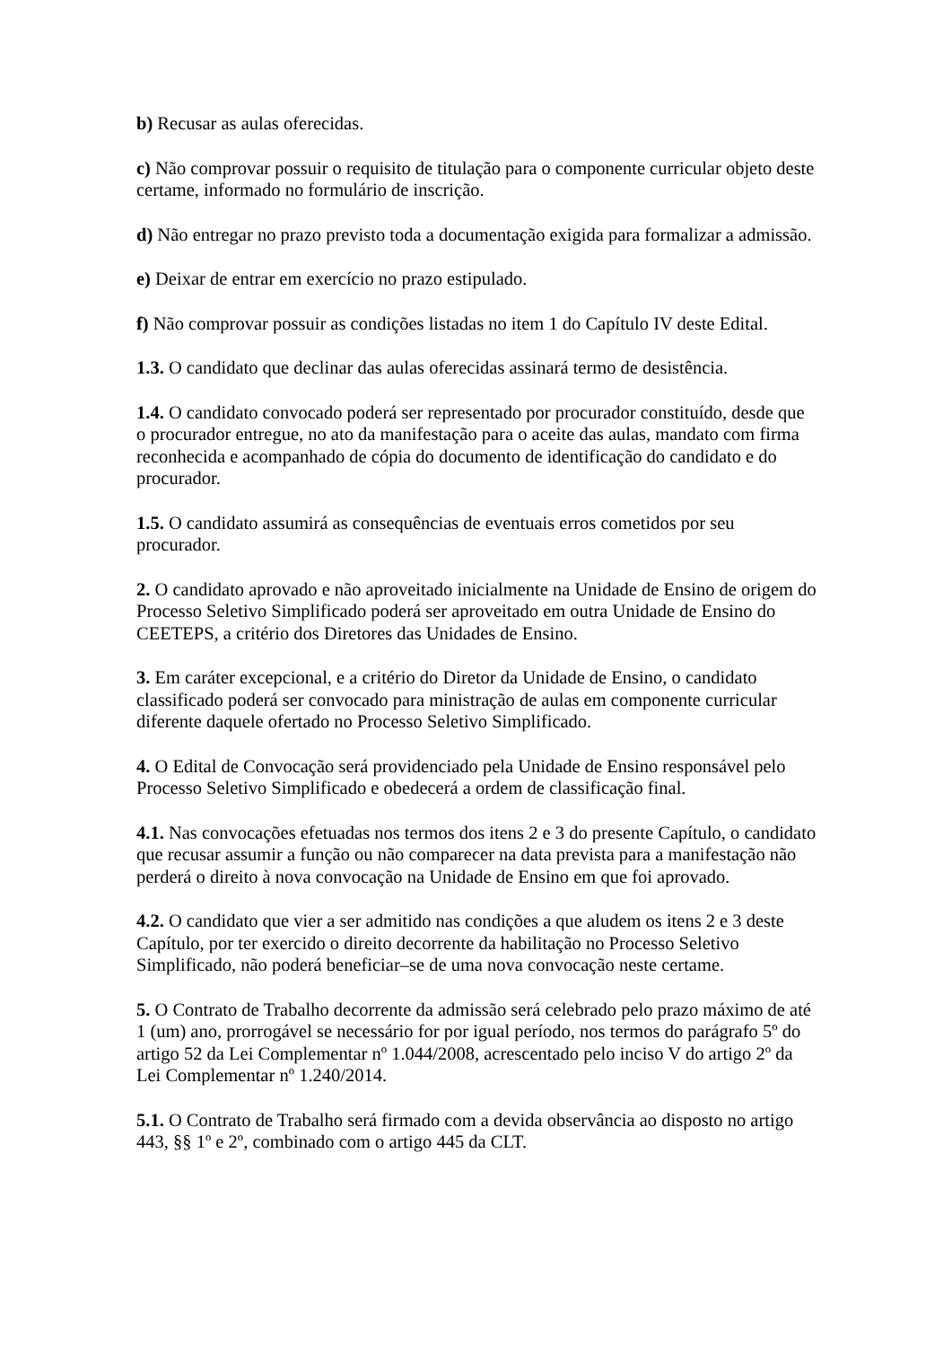b) Recusar as aulas oferecidas.
c) Não comprovar possuir o requisito de titulação para o componente curricular objeto deste certame, informado no formulário de inscrição.
d) Não entregar no prazo previsto toda a documentação exigida para formalizar a admissão.
e) Deixar de entrar em exercício no prazo estipulado.
f) Não comprovar possuir as condições listadas no item 1 do Capítulo IV deste Edital.
1.3. O candidato que declinar das aulas oferecidas assinará termo de desistência.
1.4. O candidato convocado poderá ser representado por procurador constituído, desde que o procurador entregue, no ato da manifestação para o aceite das aulas, mandato com firma reconhecida e acompanhado de cópia do documento de identificação do candidato e do procurador.
1.5. O candidato assumirá as consequências de eventuais erros cometidos por seu procurador.
2. O candidato aprovado e não aproveitado inicialmente na Unidade de Ensino de origem do Processo Seletivo Simplificado poderá ser aproveitado em outra Unidade de Ensino do CEETEPS, a critério dos Diretores das Unidades de Ensino.
3. Em caráter excepcional, e a critério do Diretor da Unidade de Ensino, o candidato classificado poderá ser convocado para ministração de aulas em componente curricular diferente daquele ofertado no Processo Seletivo Simplificado.
4. O Edital de Convocação será providenciado pela Unidade de Ensino responsável pelo Processo Seletivo Simplificado e obedecerá a ordem de classificação final.
4.1. Nas convocações efetuadas nos termos dos itens 2 e 3 do presente Capítulo, o candidato que recusar assumir a função ou não comparecer na data prevista para a manifestação não perderá o direito à nova convocação na Unidade de Ensino em que foi aprovado.
4.2. O candidato que vier a ser admitido nas condições a que aludem os itens 2 e 3 deste Capítulo, por ter exercido o direito decorrente da habilitação no Processo Seletivo Simplificado, não poderá beneficiar–se de uma nova convocação neste certame.
5. O Contrato de Trabalho decorrente da admissão será celebrado pelo prazo máximo de até 1 (um) ano, prorrogável se necessário for por igual período, nos termos do parágrafo 5º do artigo 52 da Lei Complementar nº 1.044/2008, acrescentado pelo inciso V do artigo 2º da Lei Complementar nº 1.240/2014.
5.1. O Contrato de Trabalho será firmado com a devida observância ao disposto no artigo 443, §§ 1º e 2º, combinado com o artigo 445 da CLT.